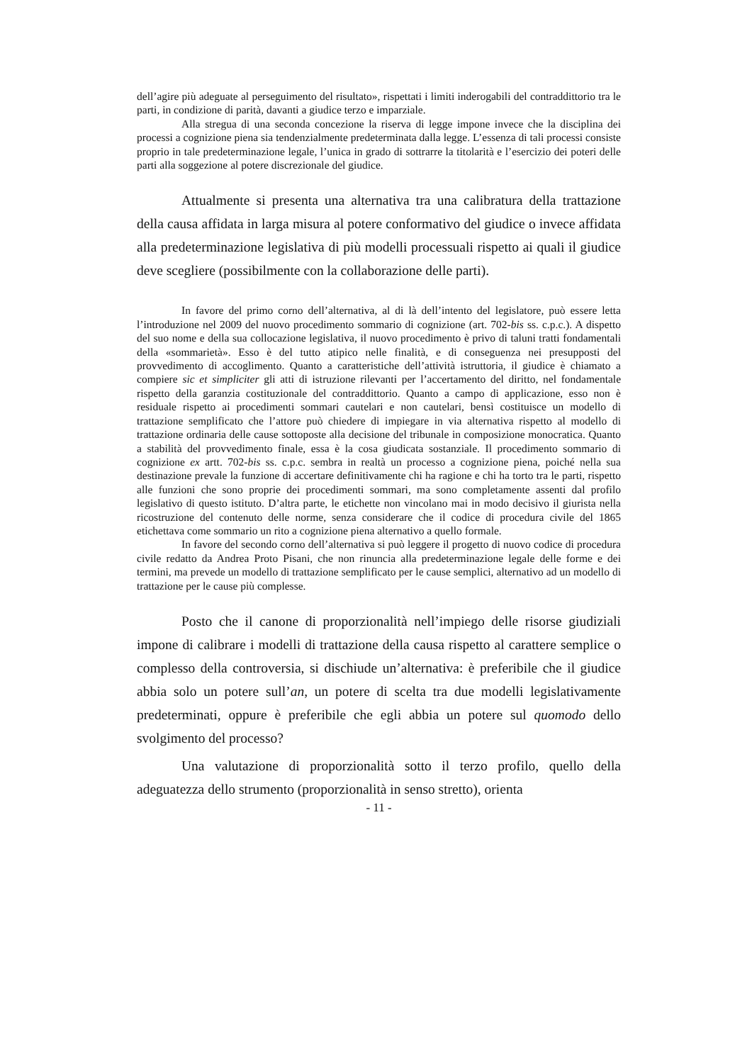dell’agire più adeguate al perseguimento del risultato», rispettati i limiti inderogabili del contraddittorio tra le parti, in condizione di parità, davanti a giudice terzo e imparziale.
Alla stregua di una seconda concezione la riserva di legge impone invece che la disciplina dei processi a cognizione piena sia tendenzialmente predeterminata dalla legge. L’essenza di tali processi consiste proprio in tale predeterminazione legale, l’unica in grado di sottrarre la titolarità e l’esercizio dei poteri delle parti alla soggezione al potere discrezionale del giudice.
Attualmente si presenta una alternativa tra una calibratura della trattazione della causa affidata in larga misura al potere conformativo del giudice o invece affidata alla predeterminazione legislativa di più modelli processuali rispetto ai quali il giudice deve scegliere (possibilmente con la collaborazione delle parti).
In favore del primo corno dell’alternativa, al di là dell’intento del legislatore, può essere letta l’introduzione nel 2009 del nuovo procedimento sommario di cognizione (art. 702-bis ss. c.p.c.). A dispetto del suo nome e della sua collocazione legislativa, il nuovo procedimento è privo di taluni tratti fondamentali della «sommarietà». Esso è del tutto atipico nelle finalità, e di conseguenza nei presupposti del provvedimento di accoglimento. Quanto a caratteristiche dell’attività istruttoria, il giudice è chiamato a compiere sic et simpliciter gli atti di istruzione rilevanti per l’accertamento del diritto, nel fondamentale rispetto della garanzia costituzionale del contraddittorio. Quanto a campo di applicazione, esso non è residuale rispetto ai procedimenti sommari cautelari e non cautelari, bensì costituisce un modello di trattazione semplificato che l’attore può chiedere di impiegare in via alternativa rispetto al modello di trattazione ordinaria delle cause sottoposte alla decisione del tribunale in composizione monocratica. Quanto a stabilità del provvedimento finale, essa è la cosa giudicata sostanziale. Il procedimento sommario di cognizione ex artt. 702-bis ss. c.p.c. sembra in realtà un processo a cognizione piena, poiché nella sua destinazione prevale la funzione di accertare definitivamente chi ha ragione e chi ha torto tra le parti, rispetto alle funzioni che sono proprie dei procedimenti sommari, ma sono completamente assenti dal profilo legislativo di questo istituto. D’altra parte, le etichette non vincolano mai in modo decisivo il giurista nella ricostruzione del contenuto delle norme, senza considerare che il codice di procedura civile del 1865 etichettava come sommario un rito a cognizione piena alternativo a quello formale.
In favore del secondo corno dell’alternativa si può leggere il progetto di nuovo codice di procedura civile redatto da Andrea Proto Pisani, che non rinuncia alla predeterminazione legale delle forme e dei termini, ma prevede un modello di trattazione semplificato per le cause semplici, alternativo ad un modello di trattazione per le cause più complesse.
Posto che il canone di proporzionalità nell’impiego delle risorse giudiziali impone di calibrare i modelli di trattazione della causa rispetto al carattere semplice o complesso della controversia, si dischiude un’alternativa: è preferibile che il giudice abbia solo un potere sull’an, un potere di scelta tra due modelli legislativamente predeterminati, oppure è preferibile che egli abbia un potere sul quomodo dello svolgimento del processo?
Una valutazione di proporzionalità sotto il terzo profilo, quello della adeguatezza dello strumento (proporzionalità in senso stretto), orienta
- 11 -